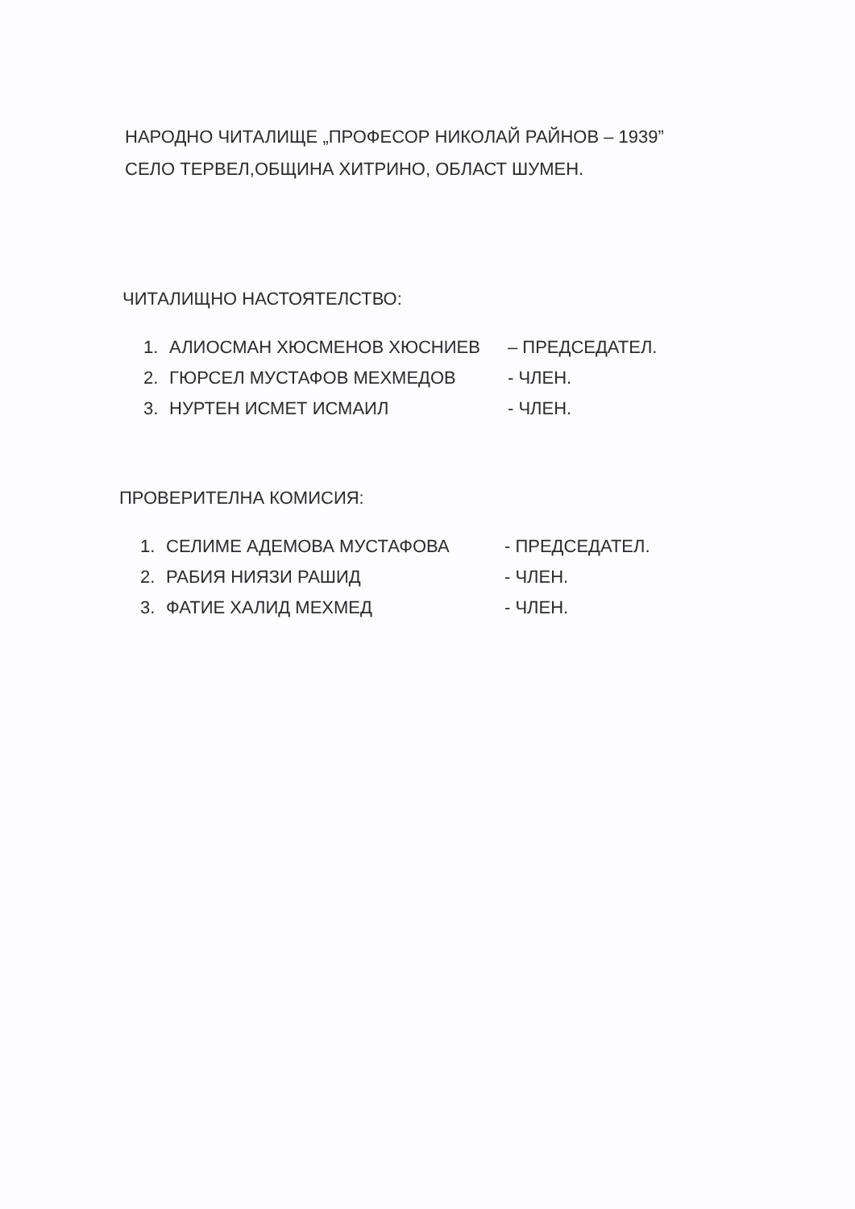НАРОДНО ЧИТАЛИЩЕ „ПРОФЕСОР НИКОЛАЙ РАЙНОВ – 1939”
СЕЛО ТЕРВЕЛ,ОБЩИНА ХИТРИНО, ОБЛАСТ ШУМЕН.
ЧИТАЛИЩНО НАСТОЯТЕЛСТВО:
| 1. | АЛИОСМАН ХЮСМЕНОВ ХЮСНИЕВ | – ПРЕДСЕДАТЕЛ. |
| 2. | ГЮРСЕЛ МУСТАФОВ МЕХМЕДОВ | - ЧЛЕН. |
| 3. | НУРТЕН ИСМЕТ ИСМАИЛ | - ЧЛЕН. |
ПРОВЕРИТЕЛНА КОМИСИЯ:
| 1. | СЕЛИМЕ АДЕМОВА МУСТАФОВА | - ПРЕДСЕДАТЕЛ. |
| 2. | РАБИЯ НИЯЗИ РАШИД | - ЧЛЕН. |
| 3. | ФАТИЕ ХАЛИД МЕХМЕД | - ЧЛЕН. |